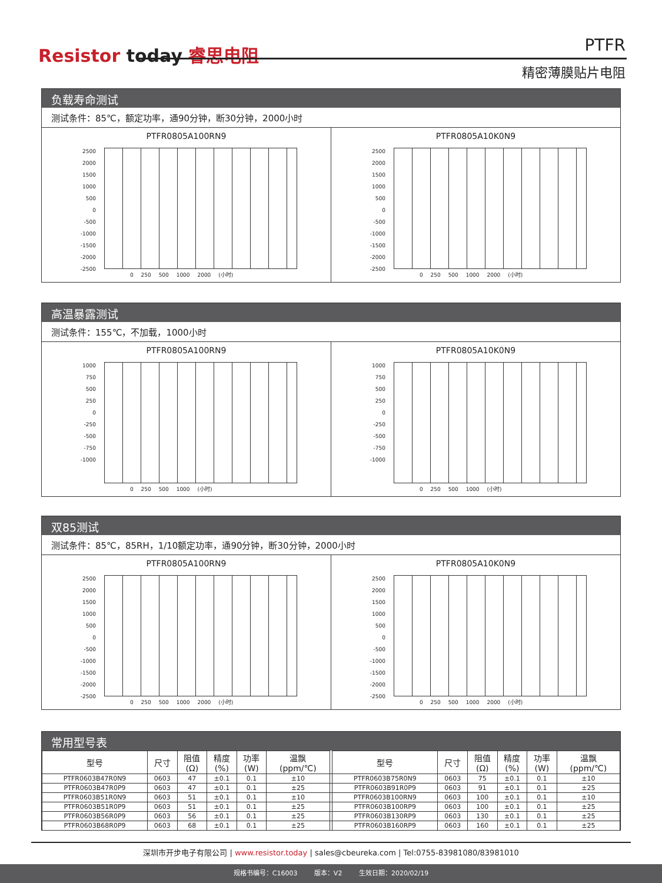Resistor today 睿思电阻 PTFR
精密薄膜贴片电阻
负载寿命测试
测试条件：85℃，额定功率，通90分钟，断30分钟，2000小时
PTFR0805A100RN9
2500
2000
1500
1000
500
0
-500
-1000
-1500
-2000
-2500
0 250 500 1000 2000 (小时)
PTFR0805A10K0N9
2500
2000
1500
1000
500
0
-500
-1000
-1500
-2000
-2500
0 250 500 1000 2000 (小时)
高温暴露测试
测试条件：155℃，不加载，1000小时
PTFR0805A100RN9
1000
750
500
250
0
-250
-500
-750
-1000
0 250 500 1000 (小时)
PTFR0805A10K0N9
1000
750
500
250
0
-250
-500
-750
-1000
0 250 500 1000 (小时)
双85测试
测试条件：85℃，85RH，1/10额定功率，通90分钟，断30分钟，2000小时
PTFR0805A100RN9
2500
2000
1500
1000
500
0
-500
-1000
-1500
-2000
-2500
0 250 500 1000 2000 (小时)
PTFR0805A10K0N9
2500
2000
1500
1000
500
0
-500
-1000
-1500
-2000
-2500
0 250 500 1000 2000 (小时)
常用型号表
| 型号 | 尺寸 | 阻值 (Ω) | 精度 (%) | 功率 (W) | 温飘 (ppm/℃) | | 型号 | 尺寸 | 阻值 (Ω) | 精度 (%) | 功率 (W) | 温飘 (ppm/℃) |
| --- | --- | --- | --- | --- | --- | --- | --- | --- | --- | --- | --- | --- |
| PTFR0603B47R0N9 | 0603 | 47 | ±0.1 | 0.1 | ±10 | | PTFR0603B75R0N9 | 0603 | 75 | ±0.1 | 0.1 | ±10 |
| PTFR0603B47R0P9 | 0603 | 47 | ±0.1 | 0.1 | ±25 | | PTFR0603B91R0P9 | 0603 | 91 | ±0.1 | 0.1 | ±25 |
| PTFR0603B51R0N9 | 0603 | 51 | ±0.1 | 0.1 | ±10 | | PTFR0603B100RN9 | 0603 | 100 | ±0.1 | 0.1 | ±10 |
| PTFR0603B51R0P9 | 0603 | 51 | ±0.1 | 0.1 | ±25 | | PTFR0603B100RP9 | 0603 | 100 | ±0.1 | 0.1 | ±25 |
| PTFR0603B56R0P9 | 0603 | 56 | ±0.1 | 0.1 | ±25 | | PTFR0603B130RP9 | 0603 | 130 | ±0.1 | 0.1 | ±25 |
| PTFR0603B68R0P9 | 0603 | 68 | ±0.1 | 0.1 | ±25 | | PTFR0603B160RP9 | 0603 | 160 | ±0.1 | 0.1 | ±25 |
深圳市开步电子有限公司 | www.resistor.today | sales@cbeureka.com | Tel:0755-83981080/83981010
规格书编号：C16003 版本：V2 生效日期：2020/02/19